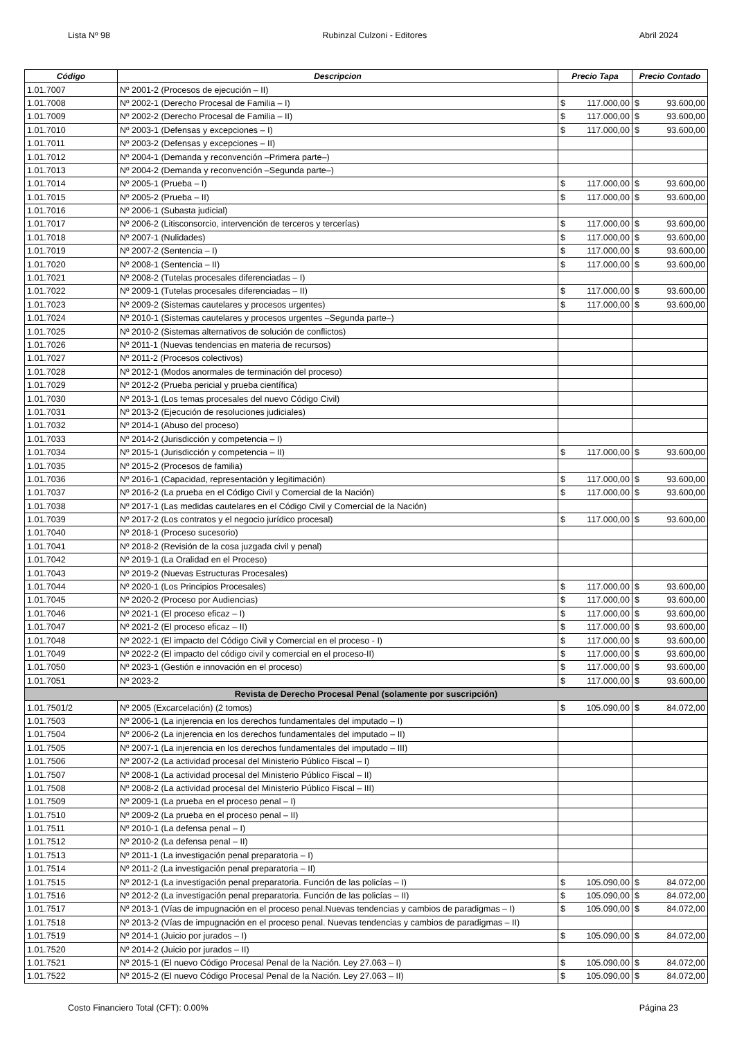Lista Nº 98 Rubinzal Culzoni - Editores Abril 2024
| Código | Descripcion | Precio Tapa | Precio Contado |
| --- | --- | --- | --- |
| 1.01.7007 | Nº 2001-2 (Procesos de ejecución – II) | | |
| 1.01.7008 | Nº 2002-1 (Derecho Procesal de Familia – I) | $ 117.000,00 | $ 93.600,00 |
| 1.01.7009 | Nº 2002-2 (Derecho Procesal de Familia – II) | $ 117.000,00 | $ 93.600,00 |
| 1.01.7010 | Nº 2003-1 (Defensas y excepciones – I) | $ 117.000,00 | $ 93.600,00 |
| 1.01.7011 | Nº 2003-2 (Defensas y excepciones – II) | | |
| 1.01.7012 | Nº 2004-1 (Demanda y reconvención –Primera parte–) | | |
| 1.01.7013 | Nº 2004-2 (Demanda y reconvención –Segunda parte–) | | |
| 1.01.7014 | Nº 2005-1 (Prueba – I) | $ 117.000,00 | $ 93.600,00 |
| 1.01.7015 | Nº 2005-2 (Prueba – II) | $ 117.000,00 | $ 93.600,00 |
| 1.01.7016 | Nº 2006-1 (Subasta judicial) | | |
| 1.01.7017 | Nº 2006-2 (Litisconsorcio, intervención de terceros y tercerías) | $ 117.000,00 | $ 93.600,00 |
| 1.01.7018 | Nº 2007-1 (Nulidades) | $ 117.000,00 | $ 93.600,00 |
| 1.01.7019 | Nº 2007-2 (Sentencia – I) | $ 117.000,00 | $ 93.600,00 |
| 1.01.7020 | Nº 2008-1 (Sentencia – II) | $ 117.000,00 | $ 93.600,00 |
| 1.01.7021 | Nº 2008-2 (Tutelas procesales diferenciadas – I) | | |
| 1.01.7022 | Nº 2009-1 (Tutelas procesales diferenciadas – II) | $ 117.000,00 | $ 93.600,00 |
| 1.01.7023 | Nº 2009-2 (Sistemas cautelares y procesos urgentes) | $ 117.000,00 | $ 93.600,00 |
| 1.01.7024 | Nº 2010-1 (Sistemas cautelares y procesos urgentes –Segunda parte–) | | |
| 1.01.7025 | Nº 2010-2 (Sistemas alternativos de solución de conflictos) | | |
| 1.01.7026 | Nº 2011-1 (Nuevas tendencias en materia de recursos) | | |
| 1.01.7027 | Nº 2011-2 (Procesos colectivos) | | |
| 1.01.7028 | Nº 2012-1 (Modos anormales de terminación del proceso) | | |
| 1.01.7029 | Nº 2012-2 (Prueba pericial y prueba científica) | | |
| 1.01.7030 | Nº 2013-1 (Los temas procesales del nuevo Código Civil) | | |
| 1.01.7031 | Nº 2013-2 (Ejecución de resoluciones judiciales) | | |
| 1.01.7032 | Nº 2014-1 (Abuso del proceso) | | |
| 1.01.7033 | Nº 2014-2 (Jurisdicción y competencia – I) | | |
| 1.01.7034 | Nº 2015-1 (Jurisdicción y competencia – II) | $ 117.000,00 | $ 93.600,00 |
| 1.01.7035 | Nº 2015-2 (Procesos de familia) | | |
| 1.01.7036 | Nº 2016-1 (Capacidad, representación y legitimación) | $ 117.000,00 | $ 93.600,00 |
| 1.01.7037 | Nº 2016-2 (La prueba en el Código Civil y Comercial de la Nación) | $ 117.000,00 | $ 93.600,00 |
| 1.01.7038 | Nº 2017-1 (Las medidas cautelares en el Código Civil y Comercial de la Nación) | | |
| 1.01.7039 | Nº 2017-2 (Los contratos y el negocio jurídico procesal) | $ 117.000,00 | $ 93.600,00 |
| 1.01.7040 | Nº 2018-1 (Proceso sucesorio) | | |
| 1.01.7041 | Nº 2018-2 (Revisión de la cosa juzgada civil y penal) | | |
| 1.01.7042 | Nº 2019-1 (La Oralidad en el Proceso) | | |
| 1.01.7043 | Nº 2019-2 (Nuevas Estructuras Procesales) | | |
| 1.01.7044 | Nº 2020-1 (Los Principios Procesales) | $ 117.000,00 | $ 93.600,00 |
| 1.01.7045 | Nº 2020-2 (Proceso por Audiencias) | $ 117.000,00 | $ 93.600,00 |
| 1.01.7046 | Nº 2021-1 (El proceso eficaz – I) | $ 117.000,00 | $ 93.600,00 |
| 1.01.7047 | Nº 2021-2 (El proceso eficaz – II) | $ 117.000,00 | $ 93.600,00 |
| 1.01.7048 | Nº 2022-1 (El impacto del Código Civil y Comercial en el proceso - I) | $ 117.000,00 | $ 93.600,00 |
| 1.01.7049 | Nº 2022-2 (El impacto del código civil y comercial en el proceso-II) | $ 117.000,00 | $ 93.600,00 |
| 1.01.7050 | Nº 2023-1 (Gestión e innovación en el proceso) | $ 117.000,00 | $ 93.600,00 |
| 1.01.7051 | Nº 2023-2 | $ 117.000,00 | $ 93.600,00 |
| Revista de Derecho Procesal Penal (solamente por suscripción) | | | |
| 1.01.7501/2 | Nº 2005 (Excarcelación) (2 tomos) | $ 105.090,00 | $ 84.072,00 |
| 1.01.7503 | Nº 2006-1 (La injerencia en los derechos fundamentales del imputado – I) | | |
| 1.01.7504 | Nº 2006-2 (La injerencia en los derechos fundamentales del imputado – II) | | |
| 1.01.7505 | Nº 2007-1 (La injerencia en los derechos fundamentales del imputado – III) | | |
| 1.01.7506 | Nº 2007-2 (La actividad procesal del Ministerio Público Fiscal – I) | | |
| 1.01.7507 | Nº 2008-1 (La actividad procesal del Ministerio Público Fiscal – II) | | |
| 1.01.7508 | Nº 2008-2 (La actividad procesal del Ministerio Público Fiscal – III) | | |
| 1.01.7509 | Nº 2009-1 (La prueba en el proceso penal – I) | | |
| 1.01.7510 | Nº 2009-2 (La prueba en el proceso penal – II) | | |
| 1.01.7511 | Nº 2010-1 (La defensa penal – I) | | |
| 1.01.7512 | Nº 2010-2 (La defensa penal – II) | | |
| 1.01.7513 | Nº 2011-1 (La investigación penal preparatoria – I) | | |
| 1.01.7514 | Nº 2011-2 (La investigación penal preparatoria – II) | | |
| 1.01.7515 | Nº 2012-1 (La investigación penal preparatoria. Función de las policías – I) | $ 105.090,00 | $ 84.072,00 |
| 1.01.7516 | Nº 2012-2 (La investigación penal preparatoria. Función de las policías – II) | $ 105.090,00 | $ 84.072,00 |
| 1.01.7517 | Nº 2013-1 (Vías de impugnación en el proceso penal.Nuevas tendencias y cambios de paradigmas – I) | $ 105.090,00 | $ 84.072,00 |
| 1.01.7518 | Nº 2013-2 (Vías de impugnación en el proceso penal. Nuevas tendencias y cambios de paradigmas – II) | | |
| 1.01.7519 | Nº 2014-1 (Juicio por jurados – I) | $ 105.090,00 | $ 84.072,00 |
| 1.01.7520 | Nº 2014-2 (Juicio por jurados – II) | | |
| 1.01.7521 | Nº 2015-1 (El nuevo Código Procesal Penal de la Nación. Ley 27.063 – I) | $ 105.090,00 | $ 84.072,00 |
| 1.01.7522 | Nº 2015-2 (El nuevo Código Procesal Penal de la Nación. Ley 27.063 – II) | $ 105.090,00 | $ 84.072,00 |
Costo Financiero Total (CFT): 0.00% Página 23